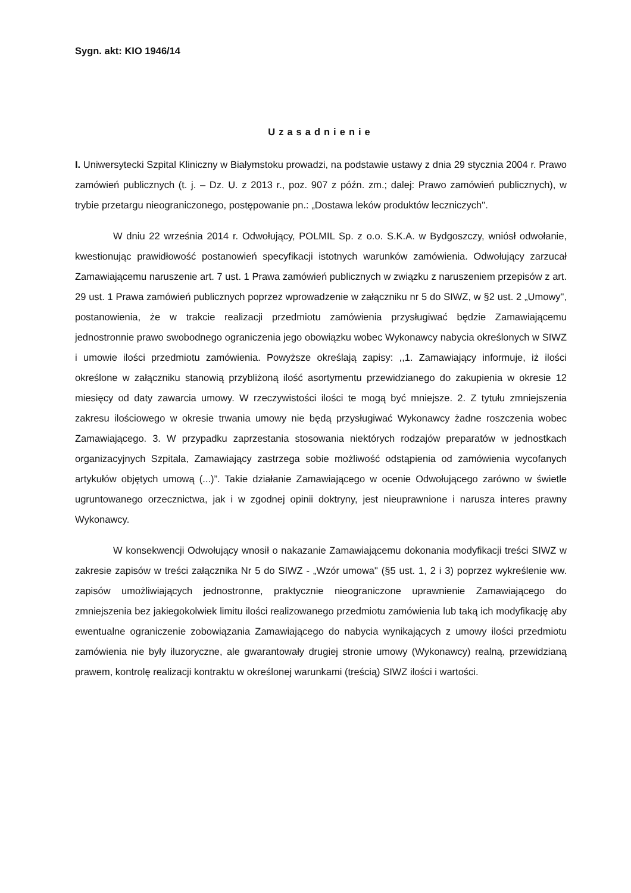Sygn. akt: KIO 1946/14
Uzasadnienie
I. Uniwersytecki Szpital Kliniczny w Białymstoku prowadzi, na podstawie ustawy z dnia 29 stycznia 2004 r. Prawo zamówień publicznych (t. j. – Dz. U. z 2013 r., poz. 907 z późn. zm.; dalej: Prawo zamówień publicznych), w trybie przetargu nieograniczonego, postępowanie pn.: „Dostawa leków produktów leczniczych".
W dniu 22 września 2014 r. Odwołujący, POLMIL Sp. z o.o. S.K.A. w Bydgoszczy, wniósł odwołanie, kwestionując prawidłowość postanowień specyfikacji istotnych warunków zamówienia. Odwołujący zarzucał Zamawiającemu naruszenie art. 7 ust. 1 Prawa zamówień publicznych w związku z naruszeniem przepisów z art. 29 ust. 1 Prawa zamówień publicznych poprzez wprowadzenie w załączniku nr 5 do SIWZ, w §2 ust. 2 „Umowy", postanowienia, że w trakcie realizacji przedmiotu zamówienia przysługiwać będzie Zamawiającemu jednostronnie prawo swobodnego ograniczenia jego obowiązku wobec Wykonawcy nabycia określonych w SIWZ i umowie ilości przedmiotu zamówienia. Powyższe określają zapisy: ,,1. Zamawiający informuje, iż ilości określone w załączniku stanowią przybliżoną ilość asortymentu przewidzianego do zakupienia w okresie 12 miesięcy od daty zawarcia umowy. W rzeczywistości ilości te mogą być mniejsze. 2. Z tytułu zmniejszenia zakresu ilościowego w okresie trwania umowy nie będą przysługiwać Wykonawcy żadne roszczenia wobec Zamawiającego. 3. W przypadku zaprzestania stosowania niektórych rodzajów preparatów w jednostkach organizacyjnych Szpitala, Zamawiający zastrzega sobie możliwość odstąpienia od zamówienia wycofanych artykułów objętych umową (...)”. Takie działanie Zamawiającego w ocenie Odwołującego zarówno w świetle ugruntowanego orzecznictwa, jak i w zgodnej opinii doktryny, jest nieuprawnione i narusza interes prawny Wykonawcy.
W konsekwencji Odwołujący wnosił o nakazanie Zamawiającemu dokonania modyfikacji treści SIWZ w zakresie zapisów w treści załącznika Nr 5 do SIWZ - „Wzór umowa" (§5 ust. 1, 2 i 3) poprzez wykreślenie ww. zapisów umożliwiających jednostronne, praktycznie nieograniczone uprawnienie Zamawiającego do zmniejszenia bez jakiegokolwiek limitu ilości realizowanego przedmiotu zamówienia lub taką ich modyfikację aby ewentualne ograniczenie zobowiązania Zamawiającego do nabycia wynikających z umowy ilości przedmiotu zamówienia nie były iluzoryczne, ale gwarantowały drugiej stronie umowy (Wykonawcy) realną, przewidzianą prawem, kontrolę realizacji kontraktu w określonej warunkami (treścią) SIWZ ilości i wartości.